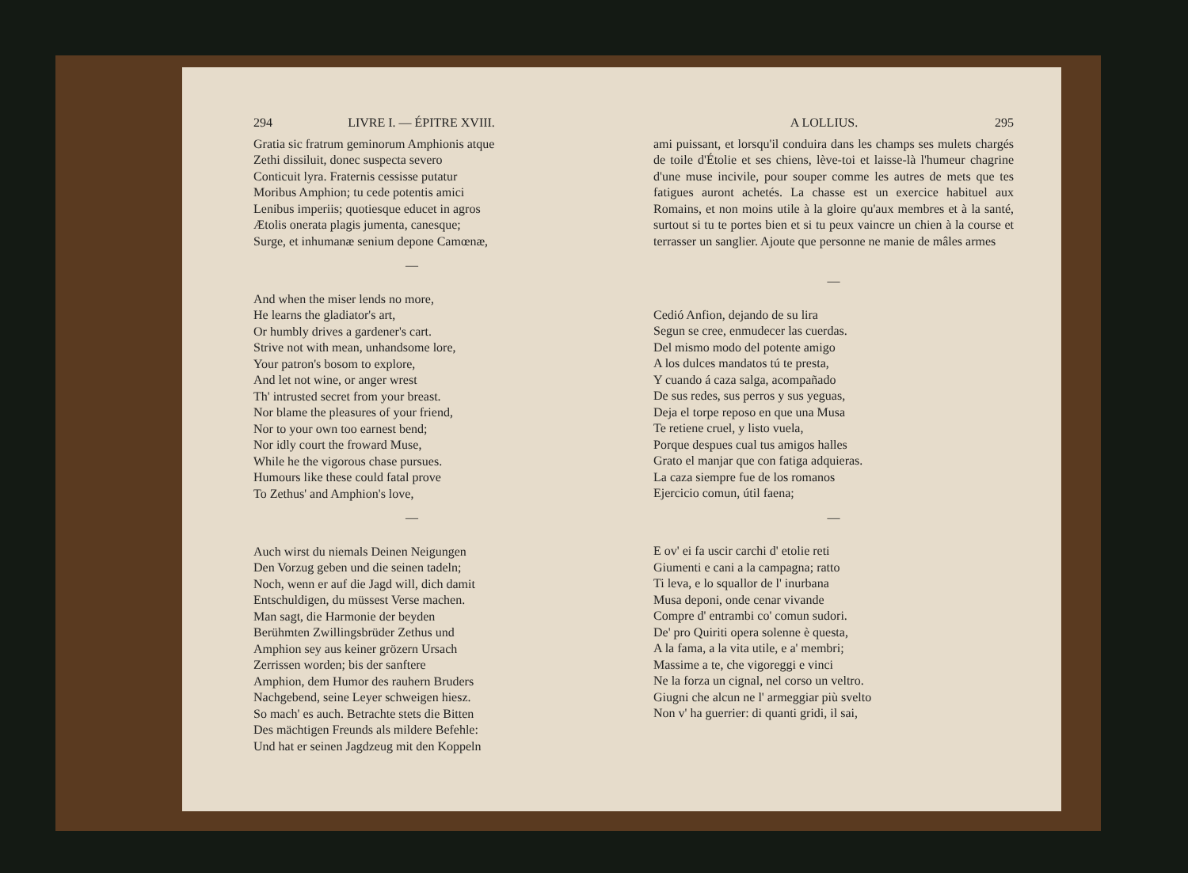294 LIVRE I. — ÉPITRE XVIII.
Gratia sic fratrum geminorum Amphionis atque
Zethi dissiluit, donec suspecta severo
Conticuit lyra. Fraternis cessisse putatur
Moribus Amphion; tu cede potentis amici
Lenibus imperiis; quotiesque educet in agros
Ætolis onerata plagis jumenta, canesque;
Surge, et inhumanæ senium depone Camœnæ,
—
And when the miser lends no more,
He learns the gladiator's art,
Or humbly drives a gardener's cart.
Strive not with mean, unhandsome lore,
Your patron's bosom to explore,
And let not wine, or anger wrest
Th' intrusted secret from your breast.
Nor blame the pleasures of your friend,
Nor to your own too earnest bend;
Nor idly court the froward Muse,
While he the vigorous chase pursues.
Humours like these could fatal prove
To Zethus' and Amphion's love,
—
Auch wirst du niemals Deinen Neigungen
Den Vorzug geben und die seinen tadeln;
Noch, wenn er auf die Jagd will, dich damit
Entschuldigen, du müssest Verse machen.
Man sagt, die Harmonie der beyden
Berühmten Zwillingsbrüder Zethus und
Amphion sey aus keiner grözern Ursach
Zerrissen worden; bis der sanftere
Amphion, dem Humor des rauhern Bruders
Nachgebend, seine Leyer schweigen hiesz.
So mach' es auch. Betrachte stets die Bitten
Des mächtigen Freunds als mildere Befehle:
Und hat er seinen Jagdzeug mit den Koppeln
A LOLLIUS. 295
ami puissant, et lorsqu'il conduira dans les champs ses mulets chargés de toile d'Étolie et ses chiens, lève-toi et laisse-là l'humeur chagrine d'une muse incivile, pour souper comme les autres de mets que tes fatigues auront achetés. La chasse est un exercice habituel aux Romains, et non moins utile à la gloire qu'aux membres et à la santé, surtout si tu te portes bien et si tu peux vaincre un chien à la course et terrasser un sanglier. Ajoute que personne ne manie de mâles armes
—
Cedió Anfion, dejando de su lira
Segun se cree, enmudecer las cuerdas.
Del mismo modo del potente amigo
A los dulces mandatos tú te presta,
Y cuando á caza salga, acompañado
De sus redes, sus perros y sus yeguas,
Deja el torpe reposo en que una Musa
Te retiene cruel, y listo vuela,
Porque despues cual tus amigos halles
Grato el manjar que con fatiga adquieras.
La caza siempre fue de los romanos
Ejercicio comun, útil faena;
—
E ov' ei fa uscir carchi d' etolie reti
Giumenti e cani a la campagna; ratto
Ti leva, e lo squallor de l' inurbana
Musa deponi, onde cenar vivande
Compre d' entrambi co' comun sudori.
De' pro Quiriti opera solenne è questa,
A la fama, a la vita utile, e a' membri;
Massime a te, che vigoreggi e vinci
Ne la forza un cignal, nel corso un veltro.
Giugni che alcun ne l' armeggiar più svelto
Non v' ha guerrier: di quanti gridi, il sai,